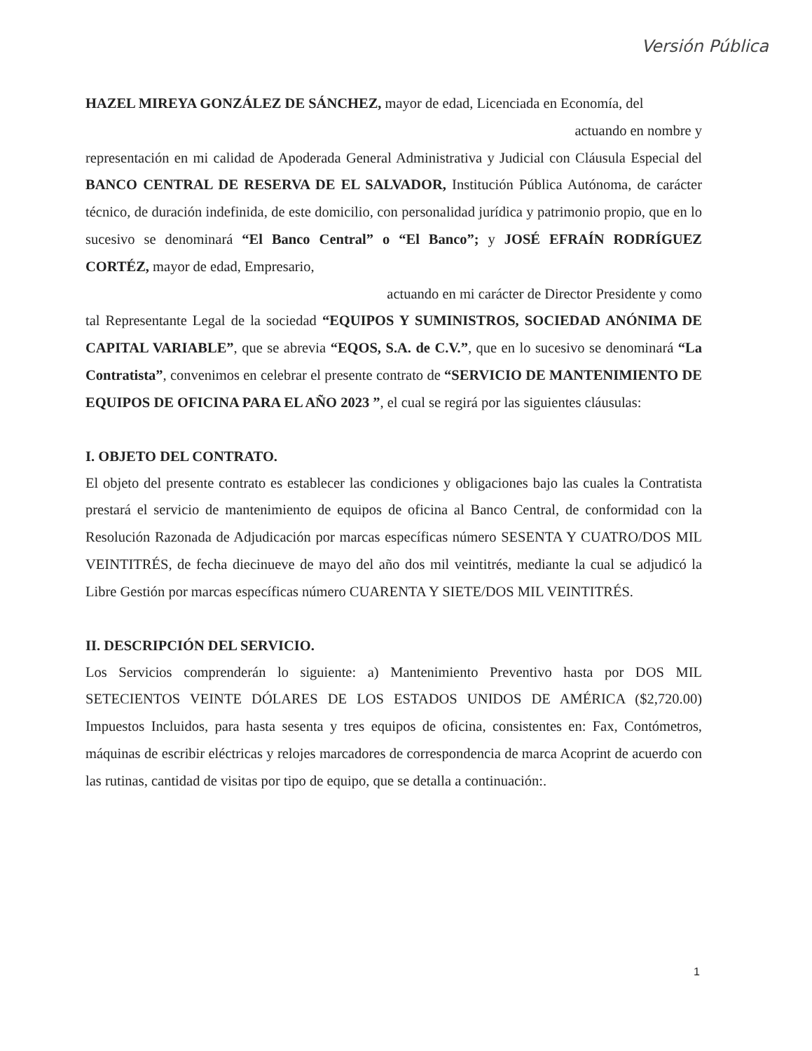Versión Pública
HAZEL MIREYA GONZÁLEZ DE SÁNCHEZ, mayor de edad, Licenciada en Economía, del
actuando en nombre y
representación en mi calidad de Apoderada General Administrativa y Judicial con Cláusula Especial del BANCO CENTRAL DE RESERVA DE EL SALVADOR, Institución Pública Autónoma, de carácter técnico, de duración indefinida, de este domicilio, con personalidad jurídica y patrimonio propio, que en lo sucesivo se denominará “El Banco Central” o “El Banco”; y JOSÉ EFRAÍN RODRÍGUEZ CORTÉZ, mayor de edad, Empresario,
actuando en mi carácter de Director Presidente y como
tal Representante Legal de la sociedad “EQUIPOS Y SUMINISTROS, SOCIEDAD ANÓNIMA DE CAPITAL VARIABLE”, que se abrevia “EQOS, S.A. de C.V.”, que en lo sucesivo se denominará “La Contratista”, convenimos en celebrar el presente contrato de “SERVICIO DE MANTENIMIENTO DE EQUIPOS DE OFICINA PARA EL AÑO 2023 ”, el cual se regirá por las siguientes cláusulas:
I. OBJETO DEL CONTRATO.
El objeto del presente contrato es establecer las condiciones y obligaciones bajo las cuales la Contratista prestará el servicio de mantenimiento de equipos de oficina al Banco Central, de conformidad con la Resolución Razonada de Adjudicación por marcas específicas número SESENTA Y CUATRO/DOS MIL VEINTITRÉS, de fecha diecinueve de mayo del año dos mil veintitrés, mediante la cual se adjudicó la Libre Gestión por marcas específicas número CUARENTA Y SIETE/DOS MIL VEINTITRÉS.
II. DESCRIPCIÓN DEL SERVICIO.
Los Servicios comprenderán lo siguiente: a) Mantenimiento Preventivo hasta por DOS MIL SETECIENTOS VEINTE DÓLARES DE LOS ESTADOS UNIDOS DE AMÉRICA ($2,720.00) Impuestos Incluidos, para hasta sesenta y tres equipos de oficina, consistentes en: Fax, Contómetros, máquinas de escribir eléctricas y relojes marcadores de correspondencia de marca Acoprint de acuerdo con las rutinas, cantidad de visitas por tipo de equipo, que se detalla a continuación:.
1